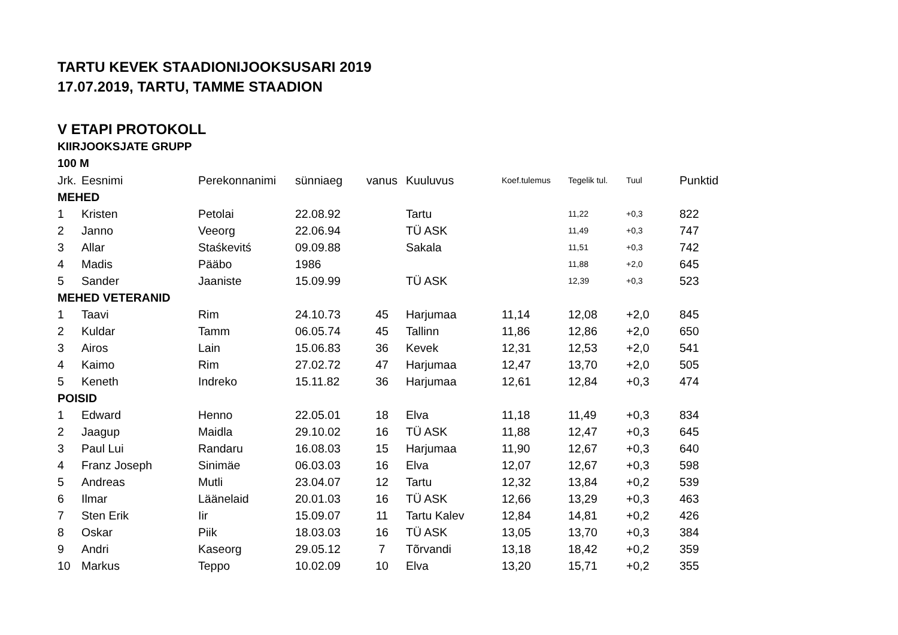TARTU KEVEK STAADIONIJOOKSUSARI 2019
17.07.2019, TARTU, TAMME STAADION
V ETAPI PROTOKOLL
KIIRJOOKSJATE GRUPP
100 M
| Jrk. | Eesnimi | Perekonnanimi | sünniaeg | vanus | Kuuluvus | Koef.tulemus | Tegelik tul. | Tuul | Punktid |
| --- | --- | --- | --- | --- | --- | --- | --- | --- | --- |
| MEHED | | | | | | | | | |
| 1 | Kristen | Petolai | 22.08.92 | | Tartu | | 11,22 | +0,3 | 822 |
| 2 | Janno | Veeorg | 22.06.94 | | TÜ ASK | | 11,49 | +0,3 | 747 |
| 3 | Allar | Staśkevitś | 09.09.88 | | Sakala | | 11,51 | +0,3 | 742 |
| 4 | Madis | Pääbo | 1986 | | | | 11,88 | +2,0 | 645 |
| 5 | Sander | Jaaniste | 15.09.99 | | TÜ ASK | | 12,39 | +0,3 | 523 |
| MEHED VETERANID | | | | | | | | | |
| 1 | Taavi | Rim | 24.10.73 | 45 | Harjumaa | 11,14 | 12,08 | +2,0 | 845 |
| 2 | Kuldar | Tamm | 06.05.74 | 45 | Tallinn | 11,86 | 12,86 | +2,0 | 650 |
| 3 | Airos | Lain | 15.06.83 | 36 | Kevek | 12,31 | 12,53 | +2,0 | 541 |
| 4 | Kaimo | Rim | 27.02.72 | 47 | Harjumaa | 12,47 | 13,70 | +2,0 | 505 |
| 5 | Keneth | Indreko | 15.11.82 | 36 | Harjumaa | 12,61 | 12,84 | +0,3 | 474 |
| POISID | | | | | | | | | |
| 1 | Edward | Henno | 22.05.01 | 18 | Elva | 11,18 | 11,49 | +0,3 | 834 |
| 2 | Jaagup | Maidla | 29.10.02 | 16 | TÜ ASK | 11,88 | 12,47 | +0,3 | 645 |
| 3 | Paul Lui | Randaru | 16.08.03 | 15 | Harjumaa | 11,90 | 12,67 | +0,3 | 640 |
| 4 | Franz Joseph | Sinimäe | 06.03.03 | 16 | Elva | 12,07 | 12,67 | +0,3 | 598 |
| 5 | Andreas | Mutli | 23.04.07 | 12 | Tartu | 12,32 | 13,84 | +0,2 | 539 |
| 6 | Ilmar | Läänelaid | 20.01.03 | 16 | TÜ ASK | 12,66 | 13,29 | +0,3 | 463 |
| 7 | Sten Erik | Iir | 15.09.07 | 11 | Tartu Kalev | 12,84 | 14,81 | +0,2 | 426 |
| 8 | Oskar | Piik | 18.03.03 | 16 | TÜ ASK | 13,05 | 13,70 | +0,3 | 384 |
| 9 | Andri | Kaseorg | 29.05.12 | 7 | Tõrvandi | 13,18 | 18,42 | +0,2 | 359 |
| 10 | Markus | Teppo | 10.02.09 | 10 | Elva | 13,20 | 15,71 | +0,2 | 355 |